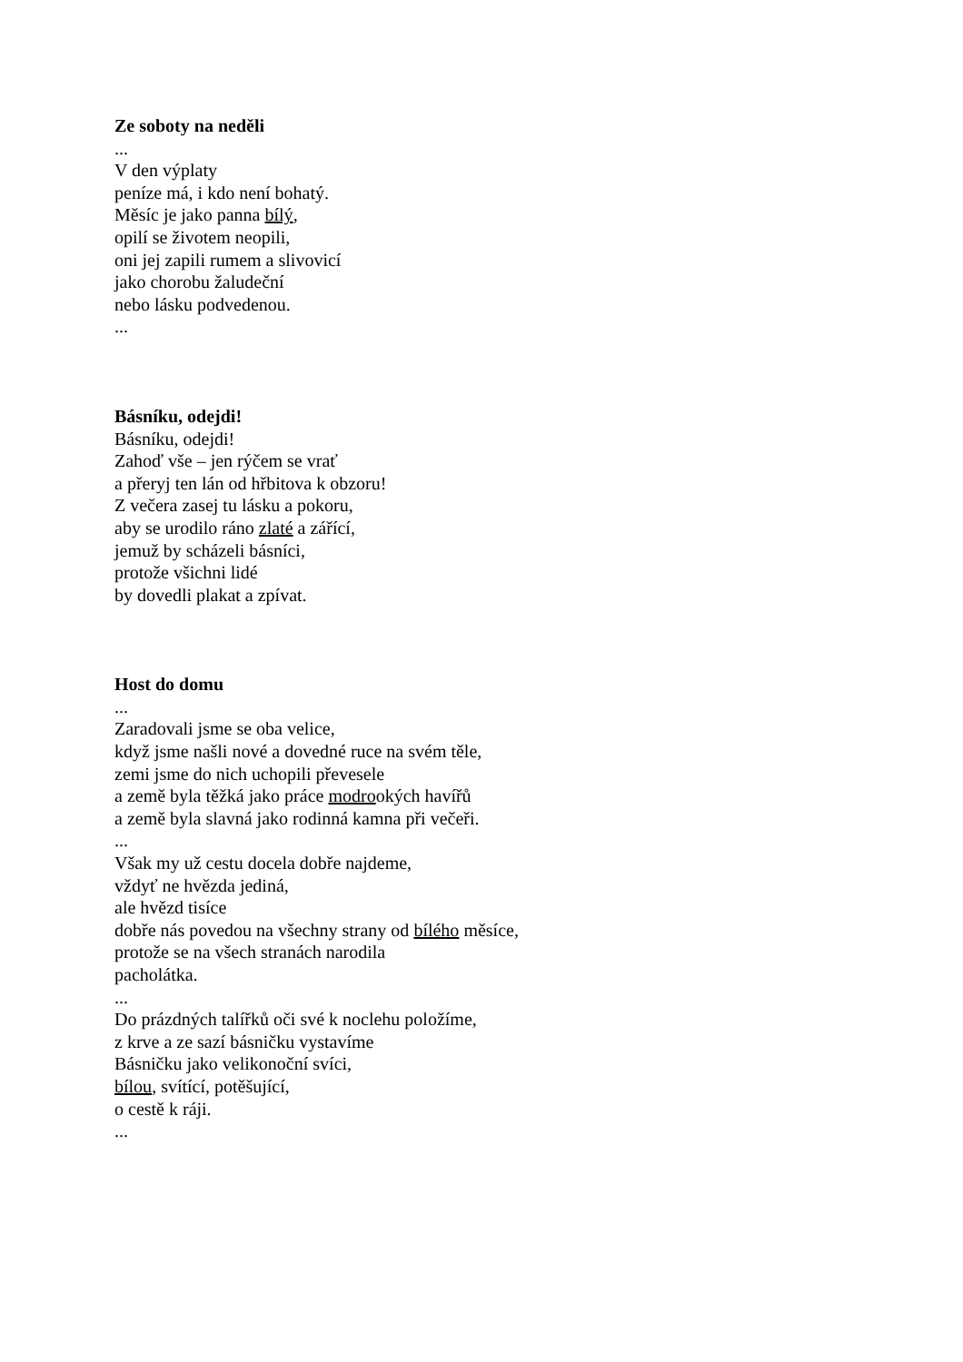Ze soboty na neděli
...
V den výplaty
peníze má, i kdo není bohatý.
Měsíc je jako panna bílý,
opilí se životem neopili,
oni jej zapili rumem a slivovicí
jako chorobu žaludeční
nebo lásku podvedenou.
...
Básníku, odejdi!
Básníku, odejdi!
Zahoď vše – jen rýčem se vrať
a přeryj ten lán od hřbitova k obzoru!
Z večera zasej tu lásku a pokoru,
aby se urodilo ráno zlaté a zářící,
jemuž by scházeli básníci,
protože všichni lidé
by dovedli plakat a zpívat.
Host do domu
...
Zaradovali jsme se oba velice,
když jsme našli nové a dovedné ruce na svém těle,
zemi jsme do nich uchopili převesele
a země byla těžká jako práce modrookých havířů
a země byla slavná jako rodinná kamna při večeři.
...
Však my už cestu docela dobře najdeme,
vždyť ne hvězda jediná,
ale hvězd tisíce
dobře nás povedou na všechny strany od bílého měsíce,
protože se na všech stranách narodila
pacholátka.
...
Do prázdných talířků oči své k noclehu položíme,
z krve a ze sazí básničku vystavíme
Básničku jako velikonoční svíci,
bílou, svítící, potěšující,
o cestě k ráji.
...